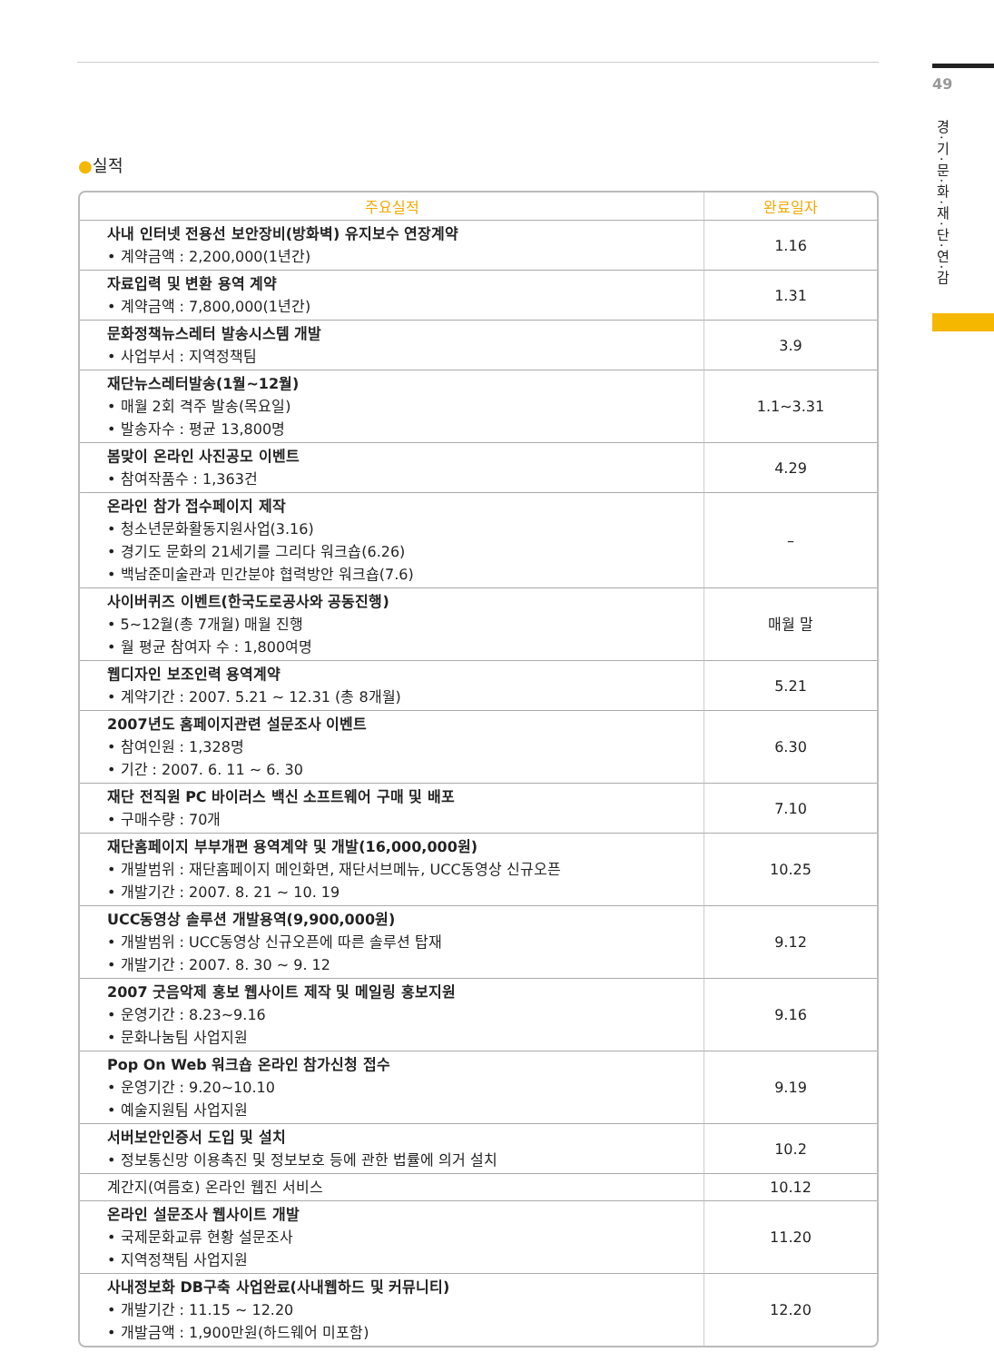49
경·기·문·화·재·단·연·감
●실적
| 주요실적 | 완료일자 |
| --- | --- |
| 사내 인터넷 전용선 보안장비(방화벽) 유지보수 연장계약 • 계약금액 : 2,200,000(1년간) | 1.16 |
| 자료입력 및 변환 용역 계약 • 계약금액 : 7,800,000(1년간) | 1.31 |
| 문화정책뉴스레터 발송시스템 개발 • 사업부서 : 지역정책팀 | 3.9 |
| 재단뉴스레터발송(1월~12월) • 매월 2회 격주 발송(목요일) • 발송자수 : 평균 13,800명 | 1.1~3.31 |
| 봄맞이 온라인 사진공모 이벤트 • 참여작품수 : 1,363건 | 4.29 |
| 온라인 참가 접수페이지 제작 • 청소년문화활동지원사업(3.16) • 경기도 문화의 21세기를 그리다 워크숍(6.26) • 백남준미술관과 민간분야 협력방안 워크숍(7.6) | – |
| 사이버퀴즈 이벤트(한국도로공사와 공동진행) • 5~12월(총 7개월) 매월 진행 • 월 평균 참여자 수 : 1,800여명 | 매월 말 |
| 웹디자인 보조인력 용역계약 • 계약기간 : 2007. 5.21 ~ 12.31 (총 8개월) | 5.21 |
| 2007년도 홈페이지관련 설문조사 이벤트 • 참여인원 : 1,328명 • 기간 : 2007. 6. 11 ~ 6. 30 | 6.30 |
| 재단 전직원 PC 바이러스 백신 소프트웨어 구매 및 배포 • 구매수량 : 70개 | 7.10 |
| 재단홈페이지 부부개편 용역계약 및 개발(16,000,000원) • 개발범위 : 재단홈페이지 메인화면, 재단서브메뉴, UCC동영상 신규오픈 • 개발기간 : 2007. 8. 21 ~ 10. 19 | 10.25 |
| UCC동영상 솔루션 개발용역(9,900,000원) • 개발범위 : UCC동영상 신규오픈에 따른 솔루션 탑재 • 개발기간 : 2007. 8. 30 ~ 9. 12 | 9.12 |
| 2007 굿음악제 홍보 웹사이트 제작 및 메일링 홍보지원 • 운영기간 : 8.23~9.16 • 문화나눔팀 사업지원 | 9.16 |
| Pop On Web 워크숍 온라인 참가신청 접수 • 운영기간 : 9.20~10.10 • 예술지원팀 사업지원 | 9.19 |
| 서버보안인증서 도입 및 설치 • 정보통신망 이용촉진 및 정보보호 등에 관한 법률에 의거 설치 | 10.2 |
| 계간지(여름호) 온라인 웹진 서비스 | 10.12 |
| 온라인 설문조사 웹사이트 개발 • 국제문화교류 현황 설문조사 • 지역정책팀 사업지원 | 11.20 |
| 사내정보화 DB구축 사업완료(사내웹하드 및 커뮤니티) • 개발기간 : 11.15 ~ 12.20 • 개발금액 : 1,900만원(하드웨어 미포함) | 12.20 |